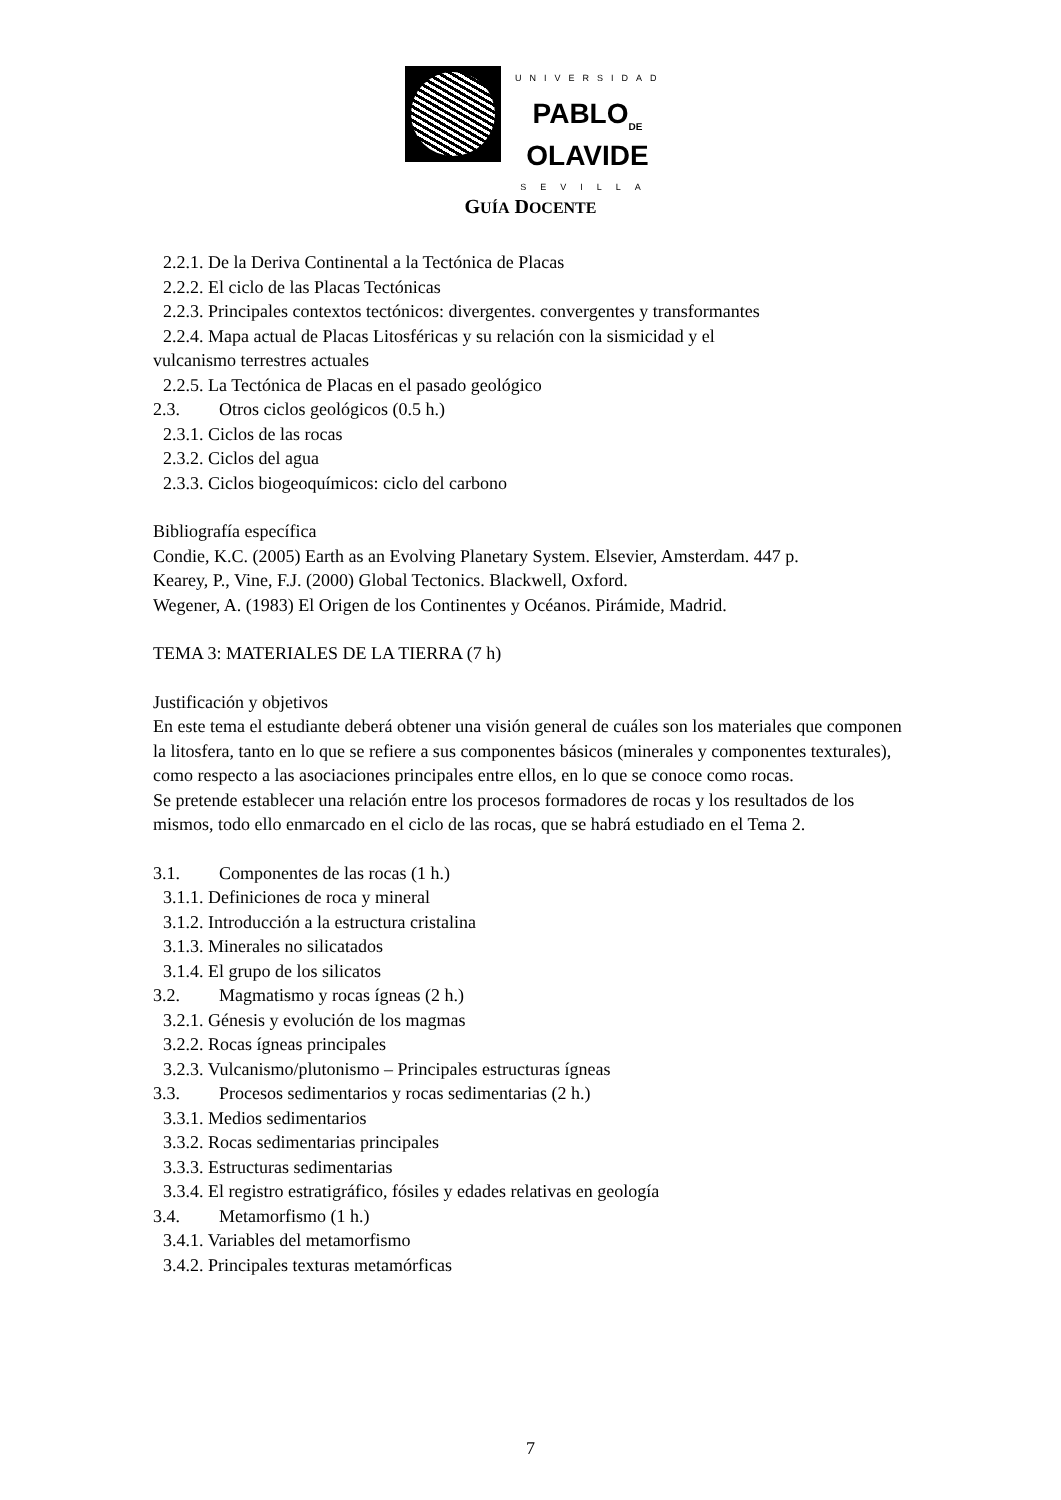UNIVERSIDAD
PABLO<sub>DE</sub>
OLAVIDE
SEVILLA
GUÍA DOCENTE
2.2.1. De la Deriva Continental a la Tectónica de Placas
2.2.2. El ciclo de las Placas Tectónicas
2.2.3. Principales contextos tectónicos: divergentes. convergentes y transformantes
2.2.4. Mapa actual de Placas Litosféricas y su relación con la sismicidad y el
vulcanismo terrestres actuales
2.2.5. La Tectónica de Placas en el pasado geológico
2.3. Otros ciclos geológicos (0.5 h.)
2.3.1. Ciclos de las rocas
2.3.2. Ciclos del agua
2.3.3. Ciclos biogeoquímicos: ciclo del carbono
Bibliografía específica
Condie, K.C. (2005) Earth as an Evolving Planetary System. Elsevier, Amsterdam. 447 p.
Kearey, P., Vine, F.J. (2000) Global Tectonics. Blackwell, Oxford.
Wegener, A. (1983) El Origen de los Continentes y Océanos. Pirámide, Madrid.
TEMA 3: MATERIALES DE LA TIERRA (7 h)
Justificación y objetivos
En este tema el estudiante deberá obtener una visión general de cuáles son los materiales que componen la litosfera, tanto en lo que se refiere a sus componentes básicos (minerales y componentes texturales), como respecto a las asociaciones principales entre ellos, en lo que se conoce como rocas.
Se pretende establecer una relación entre los procesos formadores de rocas y los resultados de los mismos, todo ello enmarcado en el ciclo de las rocas, que se habrá estudiado en el Tema 2.
3.1. Componentes de las rocas (1 h.)
3.1.1. Definiciones de roca y mineral
3.1.2. Introducción a la estructura cristalina
3.1.3. Minerales no silicatados
3.1.4. El grupo de los silicatos
3.2. Magmatismo y rocas ígneas (2 h.)
3.2.1. Génesis y evolución de los magmas
3.2.2. Rocas ígneas principales
3.2.3. Vulcanismo/plutonismo – Principales estructuras ígneas
3.3. Procesos sedimentarios y rocas sedimentarias (2 h.)
3.3.1. Medios sedimentarios
3.3.2. Rocas sedimentarias principales
3.3.3. Estructuras sedimentarias
3.3.4. El registro estratigráfico, fósiles y edades relativas en geología
3.4. Metamorfismo (1 h.)
3.4.1. Variables del metamorfismo
3.4.2. Principales texturas metamórficas
7